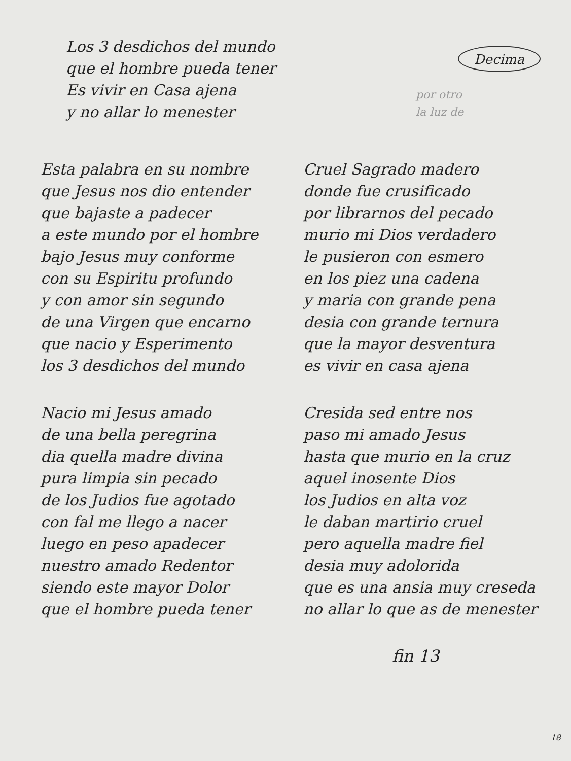Los 3 desdichos del mundo
que el hombre pueda tener
Es vivir en Casa ajena
y no allar lo menester
Decima
por otro
la luz de
Esta palabra en su nombre
que Jesus nos dio entender
que bajaste a padecer
a este mundo por el hombre
bajo Jesus muy conforme
con su Espiritu profundo
y con amor sin segundo
de una Virgen que encarno
que nacio y Esperimento
los 3 desdichos del mundo
Nacio mi Jesus amado
de una bella peregrina
dia quella madre divina
pura limpia sin pecado
de los Judios fue agotado
con fal me llego a nacer
luego en peso apadecer
nuestro amado Redentor
siendo este mayor Dolor
que el hombre pueda tener
Cruel Sagrado madero
donde fue crusificado
por librarnos del pecado
murio mi Dios verdadero
le pusieron con esmero
en los piez una cadena
y maria con grande pena
desia con grande ternura
que la mayor desventura
es vivir en casa ajena
Cresida sed entre nos
paso mi amado Jesus
hasta que murio en la cruz
aquel inosente Dios
los Judios en alta voz
le daban martirio cruel
pero aquella madre fiel
desia muy adolorida
que es una ansia muy creseda
no allar lo que as de menester
fin 13
18